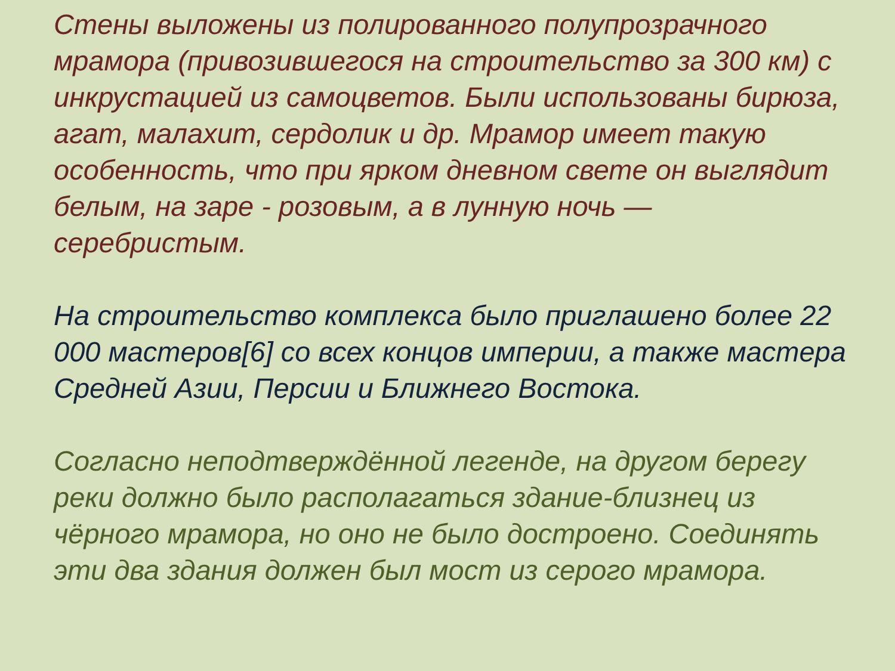Стены выложены из полированного полупрозрачного мрамора (привозившегося на строительство за 300 км) с инкрустацией из самоцветов. Были использованы бирюза, агат, малахит, сердолик и др. Мрамор имеет такую особенность, что при ярком дневном свете он выглядит белым, на заре - розовым, а в лунную ночь — серебристым.
На строительство комплекса было приглашено более 22 000 мастеров[6] со всех концов империи, а также мастера Средней Азии, Персии и Ближнего Востока.
Согласно неподтверждённой легенде, на другом берегу реки должно было располагаться здание-близнец из чёрного мрамора, но оно не было достроено. Соединять эти два здания должен был мост из серого мрамора.